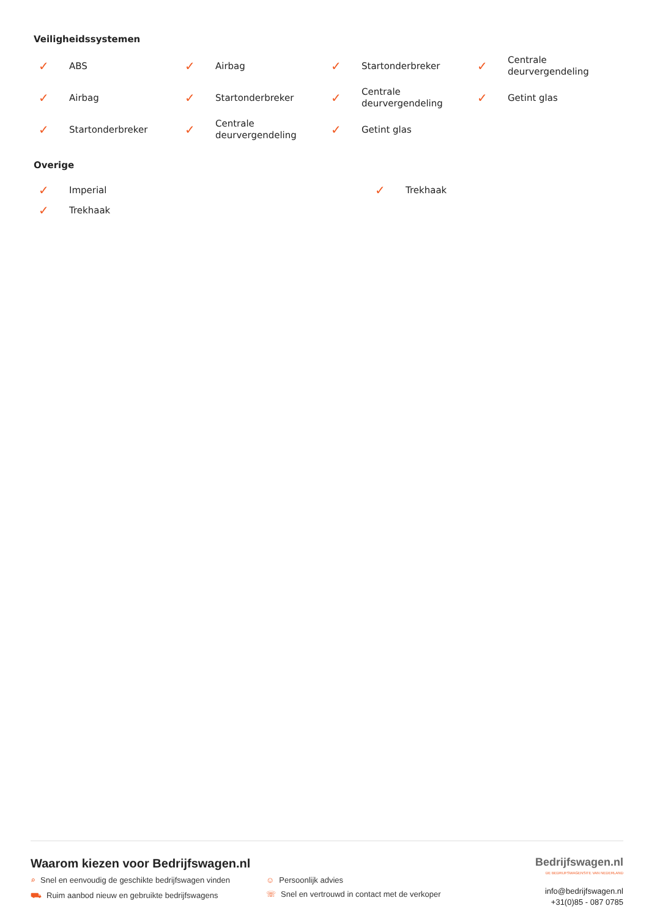Veiligheidssystemen
✓ ABS
✓ Airbag
✓ Startonderbreker
✓ Centrale
deurvergendeling
✓ Airbag
✓ Startonderbreker
✓ Centrale
deurvergendeling
✓ Getint glas
✓ Startonderbreker
✓ Centrale
deurvergendeling
✓ Getint glas
Overige
✓ Imperial
✓ Trekhaak
✓ Trekhaak
Waarom kiezen voor Bedrijfswagen.nl
⌕ Snel en eenvoudig de geschikte bedrijfswagen vinden
☺ Persoonlijk advies
⛟ Ruim aanbod nieuw en gebruikte bedrijfswagens
☏ Snel en vertrouwd in contact met de verkoper
Bedrijfswagen.nl
DE BEDRIJFSWAGENSITE VAN NEDERLAND
info@bedrijfswagen.nl
+31(0)85 - 087 0785